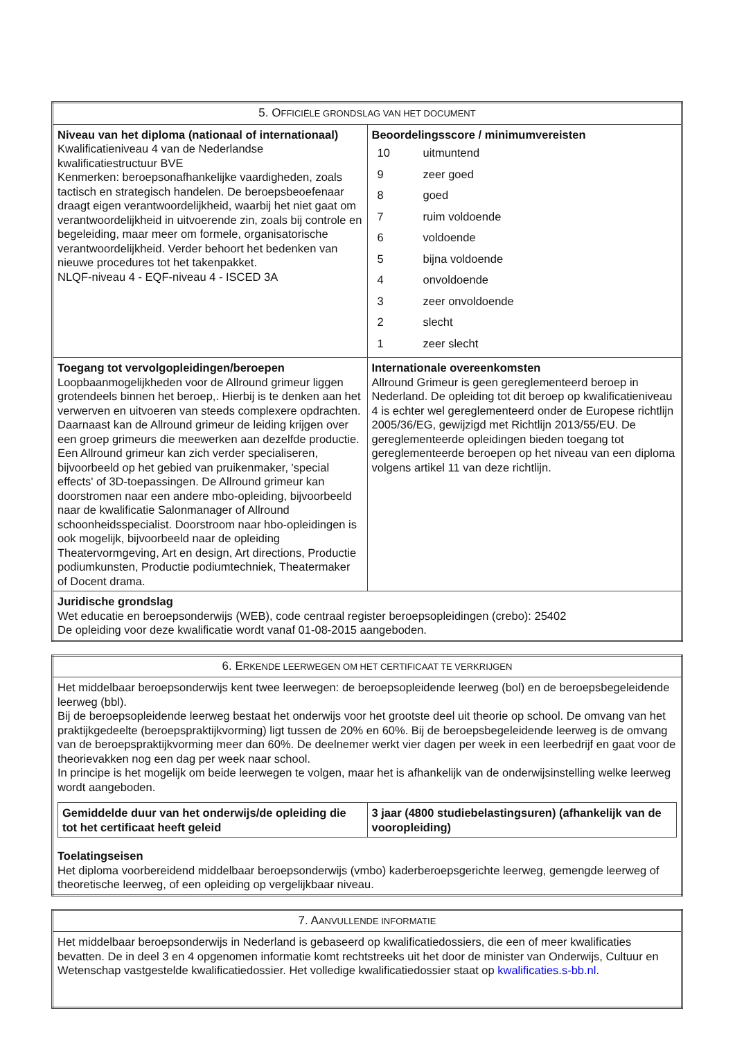| 5. O FFICIËLE GRONDSLAG VAN HET DOCUMENT | |
| --- | --- |
| Niveau van het diploma (nationaal of internationaal) Kwalificatieniveau 4 van de Nederlandse kwalificatiestructuur BVE Kenmerken: beroepsonafhankelijke vaardigheden, zoals tactisch en strategisch handelen. De beroepsbeoefenaar draagt eigen verantwoordelijkheid, waarbij het niet gaat om verantwoordelijkheid in uitvoerende zin, zoals bij controle en begeleiding, maar meer om formele, organisatorische verantwoordelijkheid. Verder behoort het bedenken van nieuwe procedures tot het takenpakket. NLQF-niveau 4 - EQF-niveau 4 - ISCED 3A | Beoordelingsscore / minimumvereisten / 10 / uitmuntend / / 9 / zeer goed / / 8 / goed / / 7 / ruim voldoende / / 6 / voldoende / / 5 / bijna voldoende / / 4 / onvoldoende / / 3 / zeer onvoldoende / / 2 / slecht / / 1 / zeer slecht / |
| Toegang tot vervolgopleidingen/beroepen Loopbaanmogelijkheden voor de Allround grimeur liggen grotendeels binnen het beroep,. Hierbij is te denken aan het verwerven en uitvoeren van steeds complexere opdrachten. Daarnaast kan de Allround grimeur de leiding krijgen over een groep grimeurs die meewerken aan dezelfde productie. Een Allround grimeur kan zich verder specialiseren, bijvoorbeeld op het gebied van pruikenmaker, 'special effects' of 3D-toepassingen. De Allround grimeur kan doorstromen naar een andere mbo-opleiding, bijvoorbeeld naar de kwalificatie Salonmanager of Allround schoonheidsspecialist. Doorstroom naar hbo-opleidingen is ook mogelijk, bijvoorbeeld naar de opleiding Theatervormgeving, Art en design, Art directions, Productie podiumkunsten, Productie podiumtechniek, Theatermaker of Docent drama. | Internationale overeenkomsten Allround Grimeur is geen gereglementeerd beroep in Nederland. De opleiding tot dit beroep op kwalificatieniveau 4 is echter wel gereglementeerd onder de Europese richtlijn 2005/36/EG, gewijzigd met Richtlijn 2013/55/EU. De gereglementeerde opleidingen bieden toegang tot gereglementeerde beroepen op het niveau van een diploma volgens artikel 11 van deze richtlijn. |
| Juridische grondslag Wet educatie en beroepsonderwijs (WEB), code centraal register beroepsopleidingen (crebo): 25402 De opleiding voor deze kwalificatie wordt vanaf 01-08-2015 aangeboden. | |
| 6. E RKENDE LEERWEGEN OM HET CERTIFICAAT TE VERKRIJGEN |
| --- |
| Het middelbaar beroepsonderwijs kent twee leerwegen: de beroepsopleidende leerweg (bol) en de beroepsbegeleidende leerweg (bbl). Bij de beroepsopleidende leerweg bestaat het onderwijs voor het grootste deel uit theorie op school. De omvang van het praktijkgedeelte (beroepspraktijkvorming) ligt tussen de 20% en 60%. Bij de beroepsbegeleidende leerweg is de omvang van de beroepspraktijkvorming meer dan 60%. De deelnemer werkt vier dagen per week in een leerbedrijf en gaat voor de theorievakken nog een dag per week naar school. In principe is het mogelijk om beide leerwegen te volgen, maar het is afhankelijk van de onderwijsinstelling welke leerweg wordt aangeboden. / Gemiddelde duur van het onderwijs/de opleiding die tot het certificaat heeft geleid / 3 jaar (4800 studiebelastingsuren) (afhankelijk van de vooropleiding) / Toelatingseisen Het diploma voorbereidend middelbaar beroepsonderwijs (vmbo) kaderberoepsgerichte leerweg, gemengde leerweg of theoretische leerweg, of een opleiding op vergelijkbaar niveau. |
| 7. A ANVULLENDE INFORMATIE |
| --- |
| Het middelbaar beroepsonderwijs in Nederland is gebaseerd op kwalificatiedossiers, die een of meer kwalificaties bevatten. De in deel 3 en 4 opgenomen informatie komt rechtstreeks uit het door de minister van Onderwijs, Cultuur en Wetenschap vastgestelde kwalificatiedossier. Het volledige kwalificatiedossier staat op kwalificaties.s-bb.nl . |